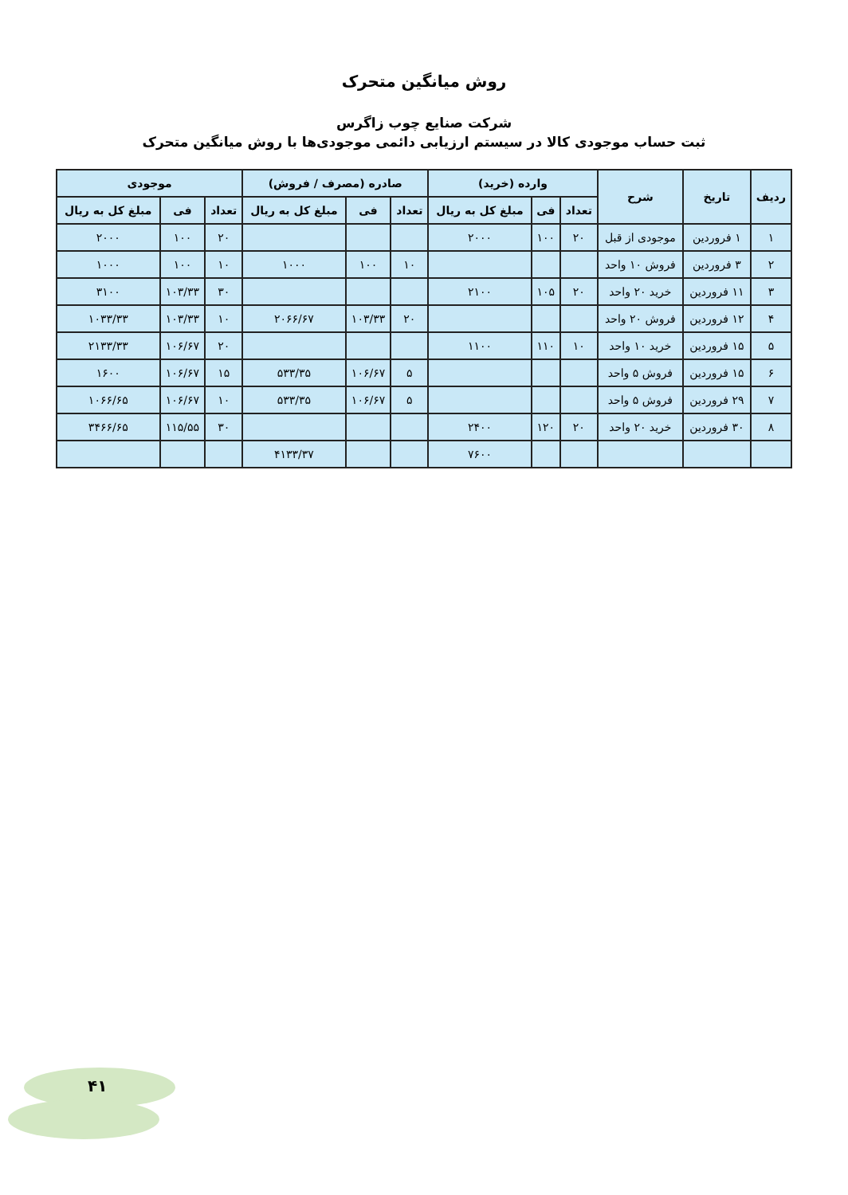روش میانگین متحرک
شرکت صنایع چوب زاگرس
ثبت حساب موجودی کالا در سیستم ارزیابی دائمی موجودی‌ها با روش میانگین متحرک
| ردیف | تاریخ | شرح | وارده (خرید) | | | صادره (مصرف / فروش) | | | موجودی | | |
| --- | --- | --- | --- | --- | --- | --- | --- | --- | --- | --- | --- |
| | | | تعداد | فی | مبلغ کل به ریال | تعداد | فی | مبلغ کل به ریال | تعداد | فی | مبلغ کل به ریال |
| ۱ | ۱ فروردین | موجودی از قبل | ۲۰ | ۱۰۰ | ۲۰۰۰ | | | | ۲۰ | ۱۰۰ | ۲۰۰۰ |
| ۲ | ۳ فروردین | فروش ۱۰ واحد | | | | ۱۰ | ۱۰۰ | ۱۰۰۰ | ۱۰ | ۱۰۰ | ۱۰۰۰ |
| ۳ | ۱۱ فروردین | خرید ۲۰ واحد | ۲۰ | ۱۰۵ | ۲۱۰۰ | | | | ۳۰ | ۱۰۳/۳۳ | ۳۱۰۰ |
| ۴ | ۱۲ فروردین | فروش ۲۰ واحد | | | | ۲۰ | ۱۰۳/۳۳ | ۲۰۶۶/۶۷ | ۱۰ | ۱۰۳/۳۳ | ۱۰۳۳/۳۳ |
| ۵ | ۱۵ فروردین | خرید ۱۰ واحد | ۱۰ | ۱۱۰ | ۱۱۰۰ | | | | ۲۰ | ۱۰۶/۶۷ | ۲۱۳۳/۳۳ |
| ۶ | ۱۵ فروردین | فروش ۵ واحد | | | | ۵ | ۱۰۶/۶۷ | ۵۳۳/۳۵ | ۱۵ | ۱۰۶/۶۷ | ۱۶۰۰ |
| ۷ | ۲۹ فروردین | فروش ۵ واحد | | | | ۵ | ۱۰۶/۶۷ | ۵۳۳/۳۵ | ۱۰ | ۱۰۶/۶۷ | ۱۰۶۶/۶۵ |
| ۸ | ۳۰ فروردین | خرید ۲۰ واحد | ۲۰ | ۱۲۰ | ۲۴۰۰ | | | | ۳۰ | ۱۱۵/۵۵ | ۳۴۶۶/۶۵ |
| | | | | | ۷۶۰۰ | | | ۴۱۳۳/۳۷ | | | |
۴۱